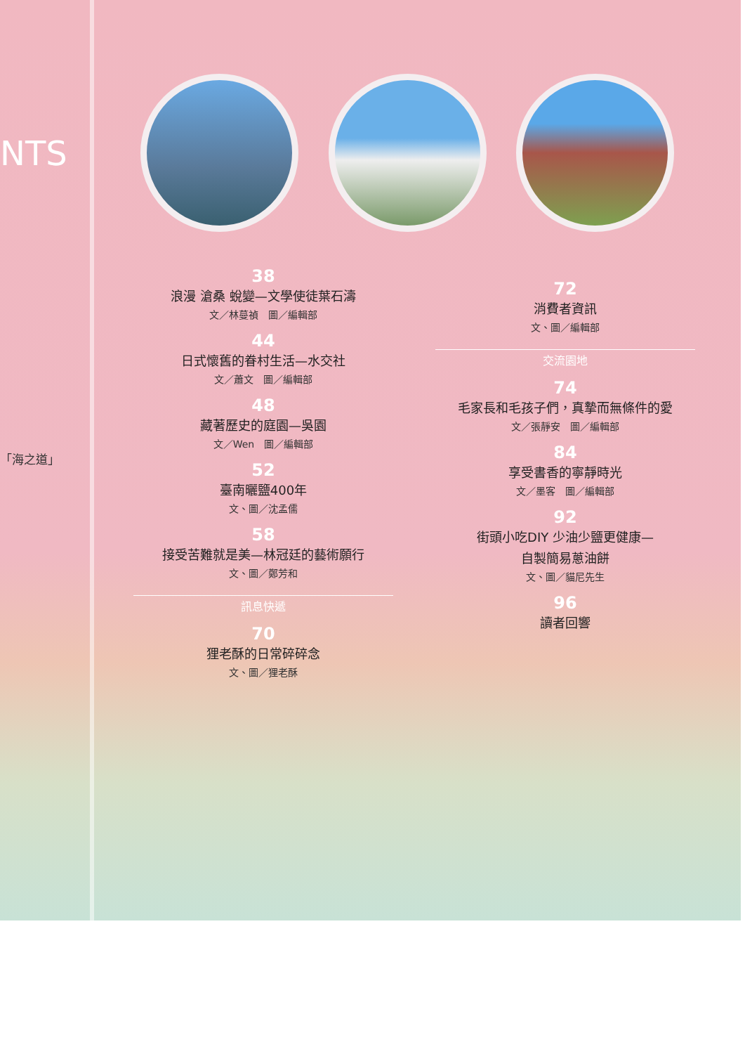NTS
「海之道」
38
浪漫 滄桑 蛻變—文學使徒葉石濤
文／林蔓禎　圖／編輯部
44
日式懷舊的眷村生活—水交社
文／蕭文　圖／編輯部
48
藏著歷史的庭園—吳園
文／Wen　圖／編輯部
52
臺南曬鹽400年
文、圖／沈孟儒
58
接受苦難就是美—林冠廷的藝術願行
文、圖／鄭芳和
訊息快遞
70
狸老酥的日常碎碎念
文、圖／狸老酥
72
消費者資訊
文、圖／編輯部
交流園地
74
毛家長和毛孩子們，真摯而無條件的愛
文／張靜安　圖／編輯部
84
享受書香的寧靜時光
文／墨客　圖／編輯部
92
街頭小吃DIY 少油少鹽更健康—
自製簡易蔥油餅
文、圖／貓尼先生
96
讀者回響